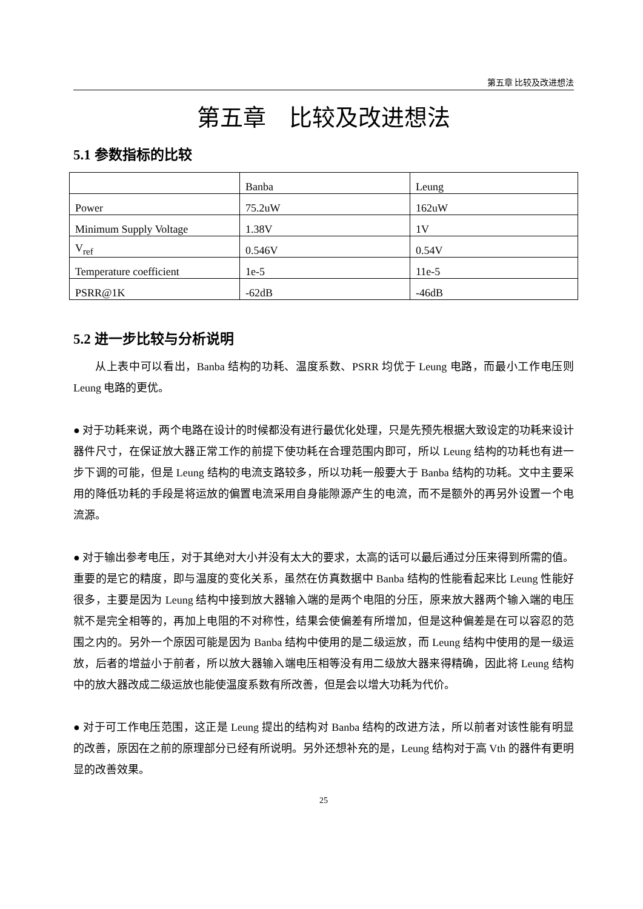第五章 比较及改进想法
第五章　比较及改进想法
5.1 参数指标的比较
| | Banba | Leung |
| Power | 75.2uW | 162uW |
| Minimum Supply Voltage | 1.38V | 1V |
| V<sub>ref</sub> | 0.546V | 0.54V |
| Temperature coefficient | 1e-5 | 11e-5 |
| PSRR@1K | -62dB | -46dB |
5.2 进一步比较与分析说明
从上表中可以看出，Banba 结构的功耗、温度系数、PSRR 均优于 Leung 电路，而最小工作电压则 Leung 电路的更优。
● 对于功耗来说，两个电路在设计的时候都没有进行最优化处理，只是先预先根据大致设定的功耗来设计器件尺寸，在保证放大器正常工作的前提下使功耗在合理范围内即可，所以 Leung 结构的功耗也有进一步下调的可能，但是 Leung 结构的电流支路较多，所以功耗一般要大于 Banba 结构的功耗。文中主要采用的降低功耗的手段是将运放的偏置电流采用自身能隙源产生的电流，而不是额外的再另外设置一个电流源。
● 对于输出参考电压，对于其绝对大小并没有太大的要求，太高的话可以最后通过分压来得到所需的值。重要的是它的精度，即与温度的变化关系，虽然在仿真数据中 Banba 结构的性能看起来比 Leung 性能好很多，主要是因为 Leung 结构中接到放大器输入端的是两个电阻的分压，原来放大器两个输入端的电压就不是完全相等的，再加上电阻的不对称性，结果会使偏差有所增加，但是这种偏差是在可以容忍的范围之内的。另外一个原因可能是因为 Banba 结构中使用的是二级运放，而 Leung 结构中使用的是一级运放，后者的增益小于前者，所以放大器输入端电压相等没有用二级放大器来得精确，因此将 Leung 结构中的放大器改成二级运放也能使温度系数有所改善，但是会以增大功耗为代价。
● 对于可工作电压范围，这正是 Leung 提出的结构对 Banba 结构的改进方法，所以前者对该性能有明显的改善，原因在之前的原理部分已经有所说明。另外还想补充的是，Leung 结构对于高 Vth 的器件有更明显的改善效果。
25